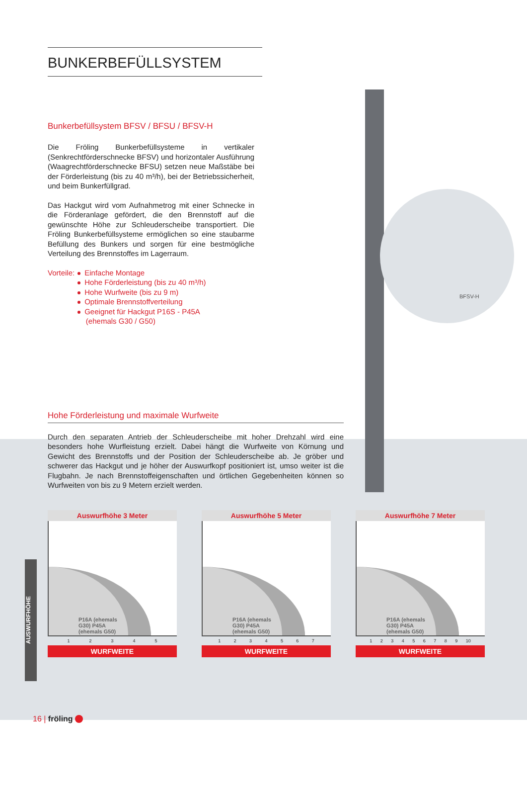BFSV-H
BUNKERBEFÜLLSYSTEM
Bunkerbefüllsystem BFSV / BFSU / BFSV-H
Die Fröling Bunkerbefüllsysteme in vertikaler (Senkrechtförderschnecke BFSV) und horizontaler Ausführung (Waagrechtförderschnecke BFSU) setzen neue Maßstäbe bei der Förderleistung (bis zu 40 m³/h), bei der Betriebssicherheit, und beim Bunkerfüllgrad.
Das Hackgut wird vom Aufnahmetrog mit einer Schnecke in die Förderanlage gefördert, die den Brennstoff auf die gewünschte Höhe zur Schleuderscheibe transportiert. Die Fröling Bunkerbefüllsysteme ermöglichen so eine staubarme Befüllung des Bunkers und sorgen für eine bestmögliche Verteilung des Brennstoffes im Lagerraum.
Vorteile: Einfache Montage
Hohe Förderleistung (bis zu 40 m³/h)
Hohe Wurfweite (bis zu 9 m)
Optimale Brennstoffverteilung
Geeignet für Hackgut P16S - P45A
(ehemals G30 / G50)
Hohe Förderleistung und maximale Wurfweite
Durch den separaten Antrieb der Schleuderscheibe mit hoher Drehzahl wird eine besonders hohe Wurfleistung erzielt. Dabei hängt die Wurfweite von Körnung und Gewicht des Brennstoffs und der Position der Schleuderscheibe ab. Je gröber und schwerer das Hackgut und je höher der Auswurfkopf positioniert ist, umso weiter ist die Flugbahn. Je nach Brennstoffeigenschaften und örtlichen Gegebenheiten können so Wurfweiten von bis zu 9 Metern erzielt werden.
Auswurfhöhe 3 Meter
P16A (ehemals G30) P45A (ehemals G50)
1 2 3 4 5
WURFWEITE
Auswurfhöhe 5 Meter
P16A (ehemals G30) P45A (ehemals G50)
1 2 3 4 5 6 7
WURFWEITE
Auswurfhöhe 7 Meter
P16A (ehemals G30) P45A (ehemals G50)
1 2 3 4 5 6 7 8 9 10
WURFWEITE
AUSWURFHÖHE
16 | fröling